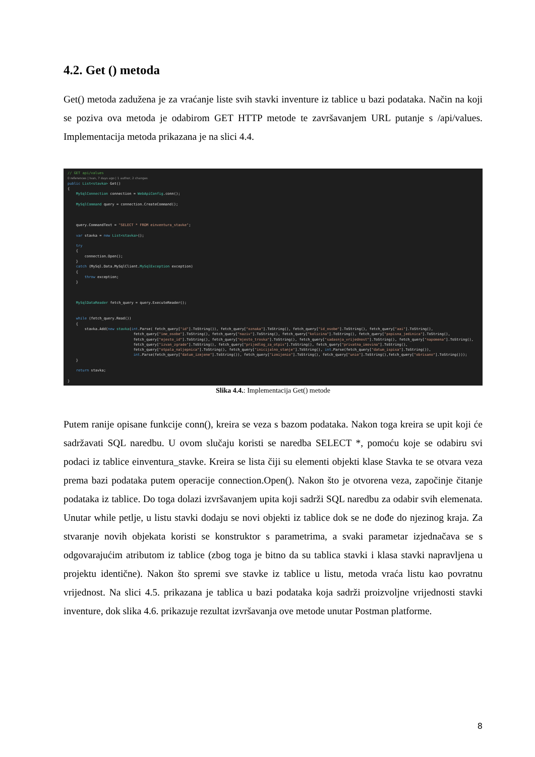4.2. Get () metoda
Get() metoda zadužena je za vraćanje liste svih stavki inventure iz tablice u bazi podataka. Način na koji se poziva ova metoda je odabirom GET HTTP metode te završavanjem URL putanje s /api/values. Implementacija metoda prikazana je na slici 4.4.
// GET api/values 0 references | Ivan, 7 days ago | 1 author, 2 changes public List<stavka> Get() { MySqlConnection connection = WebApiConfig.conn(); MySqlCommand query = connection.CreateCommand(); query.CommandText = "SELECT * FROM einventura_stavke"; var stavka = new List<stavka>(); try { connection.Open(); } catch (MySql.Data.MySqlClient.MySqlException exception) { throw exception; } MySqlDataReader fetch_query = query.ExecuteReader(); while (fetch_query.Read()) { stavka.Add(new stavka(int.Parse( fetch_query["id"].ToString()), fetch_query["oznaka"].ToString(), fetch_query["id_osobe"].ToString(), fetch_query["aai"].ToString(), fetch_query["ime_osobe"].ToString(), fetch_query["naziv"].ToString(), fetch_query["kolicina"].ToString(), fetch_query["popisna_jedinica"].ToString(), fetch_query["mjesto_id"].ToString(), fetch_query["mjesto_troska"].ToString(), fetch_query["sadasnja_vrijednost"].ToString(), fetch_query["napomena"].ToString(), fetch_query["izvan_zgrade"].ToString(), fetch_query["prijedlog_za_otpis"].ToString(), fetch_query["privatna_imovina"].ToString(), fetch_query["otpala_naljepnica"].ToString(), fetch_query["inicijalno_stanje"].ToString(), int.Parse(fetch_query["datum_ispisa"].ToString()), int.Parse(fetch_query["datum_izmjene"].ToString()), fetch_query["izmijenio"].ToString(), fetch_query["unio"].ToString(),fetch_query["obrisano"].ToString())); } return stavka; }
Slika 4.4.: Implementacija Get() metode
Putem ranije opisane funkcije conn(), kreira se veza s bazom podataka. Nakon toga kreira se upit koji će sadržavati SQL naredbu. U ovom slučaju koristi se naredba SELECT *, pomoću koje se odabiru svi podaci iz tablice einventura_stavke. Kreira se lista čiji su elementi objekti klase Stavka te se otvara veza prema bazi podataka putem operacije connection.Open(). Nakon što je otvorena veza, započinje čitanje podataka iz tablice. Do toga dolazi izvršavanjem upita koji sadrži SQL naredbu za odabir svih elemenata. Unutar while petlje, u listu stavki dodaju se novi objekti iz tablice dok se ne dođe do njezinog kraja. Za stvaranje novih objekata koristi se konstruktor s parametrima, a svaki parametar izjednačava se s odgovarajućim atributom iz tablice (zbog toga je bitno da su tablica stavki i klasa stavki napravljena u projektu identične). Nakon što spremi sve stavke iz tablice u listu, metoda vraća listu kao povratnu vrijednost. Na slici 4.5. prikazana je tablica u bazi podataka koja sadrži proizvoljne vrijednosti stavki inventure, dok slika 4.6. prikazuje rezultat izvršavanja ove metode unutar Postman platforme.
8